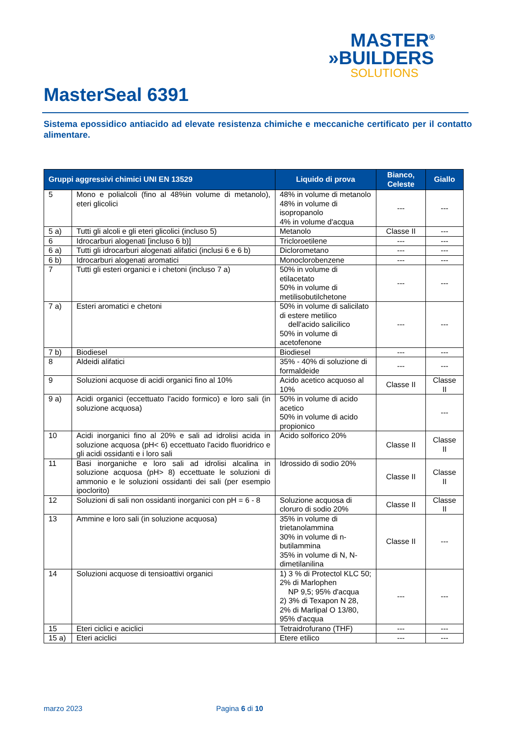MASTER<sup>®</sup>
»BUILDERS
SOLUTIONS
MasterSeal 6391
Sistema epossidico antiacido ad elevate resistenza chimiche e meccaniche certificato per il contatto alimentare.
| Gruppi aggressivi chimici UNI EN 13529 | | Liquido di prova | Bianco, Celeste | Giallo |
| --- | --- | --- | --- | --- |
| 5 | Mono e polialcoli (fino al 48%in volume di metanolo), eteri glicolici | 48% in volume di metanolo 48% in volume di isopropanolo 4% in volume d'acqua | --- | --- |
| 5 a) | Tutti gli alcoli e gli eteri glicolici (incluso 5) | Metanolo | Classe II | --- |
| 6 | Idrocarburi alogenati [incluso 6 b)] | Tricloroetilene | --- | --- |
| 6 a) | Tutti gli idrocarburi alogenati alifatici (inclusi 6 e 6 b) | Diclorometano | --- | --- |
| 6 b) | Idrocarburi alogenati aromatici | Monoclorobenzene | --- | --- |
| 7 | Tutti gli esteri organici e i chetoni (incluso 7 a) | 50% in volume di etilacetato 50% in volume di metilisobutilchetone | --- | --- |
| 7 a) | Esteri aromatici e chetoni | 50% in volume di salicilato di estere metilico dell'acido salicilico 50% in volume di acetofenone | --- | --- |
| 7 b) | Biodiesel | Biodiesel | --- | --- |
| 8 | Aldeidi alifatici | 35% - 40% di soluzione di formaldeide | --- | --- |
| 9 | Soluzioni acquose di acidi organici fino al 10% | Acido acetico acquoso al 10% | Classe II | Classe II |
| 9 a) | Acidi organici (eccettuato l'acido formico) e loro sali (in soluzione acquosa) | 50% in volume di acido acetico 50% in volume di acido propionico | | --- |
| 10 | Acidi inorganici fino al 20% e sali ad idrolisi acida in soluzione acquosa (pH< 6) eccettuato l'acido fluoridrico e gli acidi ossidanti e i loro sali | Acido solforico 20% | Classe II | Classe II |
| 11 | Basi inorganiche e loro sali ad idrolisi alcalina in soluzione acquosa (pH> 8) eccettuate le soluzioni di ammonio e le soluzioni ossidanti dei sali (per esempio ipoclorito) | Idrossido di sodio 20% | Classe II | Classe II |
| 12 | Soluzioni di sali non ossidanti inorganici con pH = 6 - 8 | Soluzione acquosa di cloruro di sodio 20% | Classe II | Classe II |
| 13 | Ammine e loro sali (in soluzione acquosa) | 35% in volume di trietanolammina 30% in volume di n-butilammina 35% in volume di N, N-dimetilanilina | Classe II | --- |
| 14 | Soluzioni acquose di tensioattivi organici | 1) 3 % di Protectol KLC 50; 2% di Marlophen NP 9,5; 95% d'acqua 2) 3% di Texapon N 28, 2% di Marlipal O 13/80, 95% d'acqua | --- | --- |
| 15 | Eteri ciclici e aciclici | Tetraidrofurano (THF) | --- | --- |
| 15 a) | Eteri aciclici | Etere etilico | --- | --- |
marzo 2023 Pagina 6 di 10